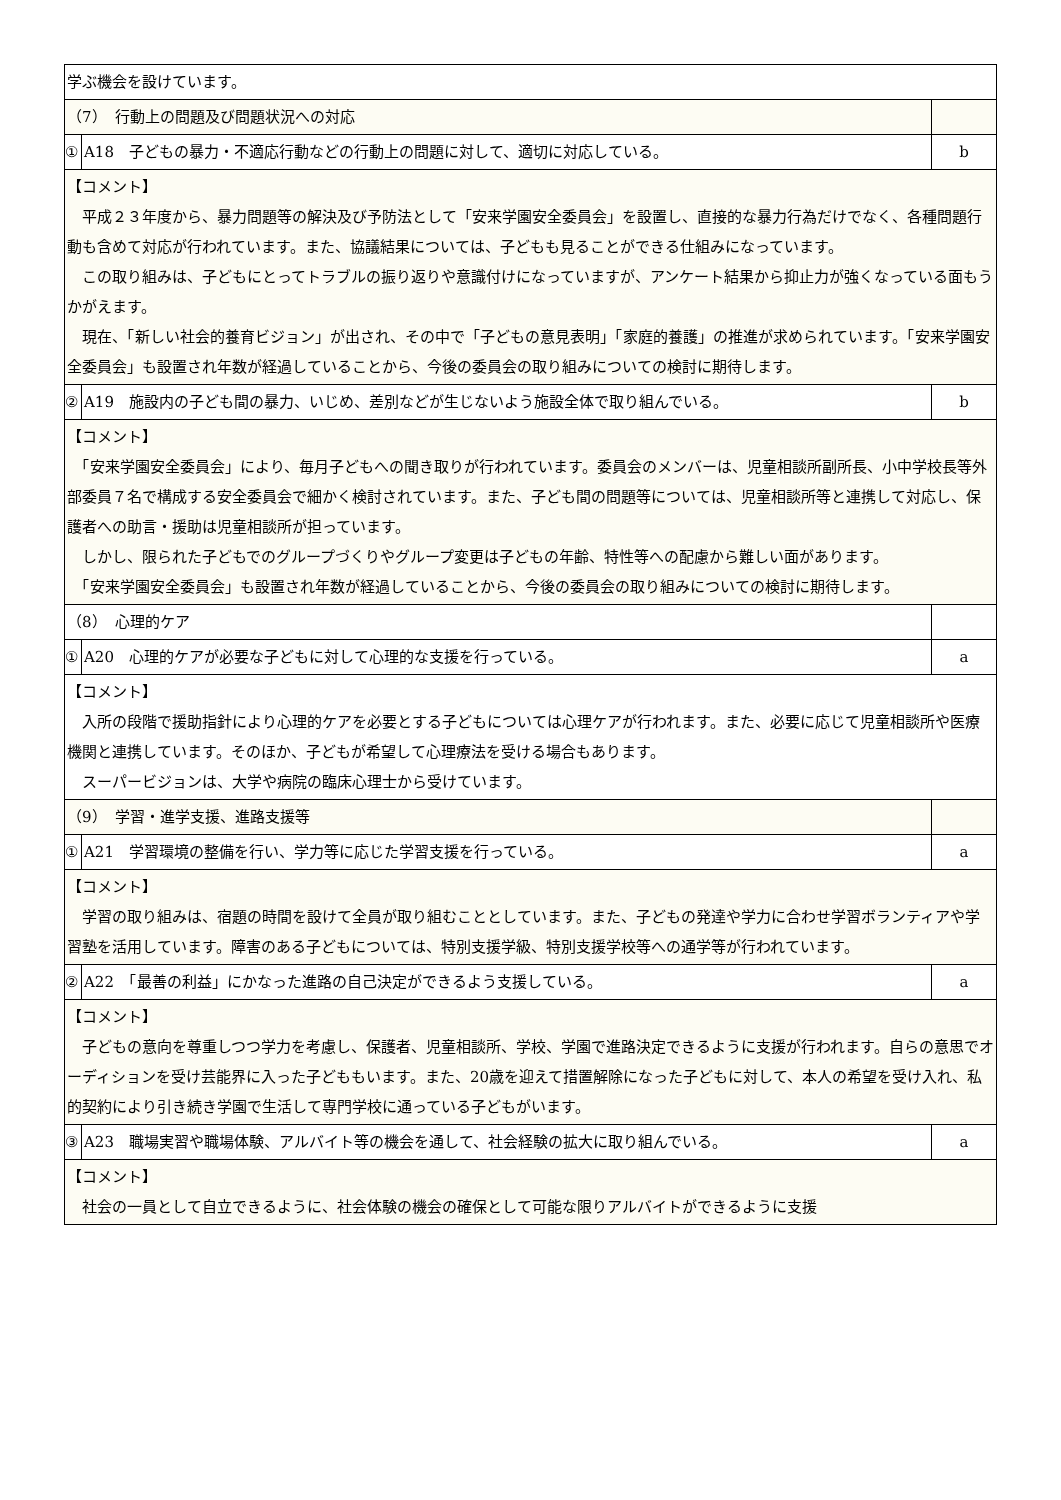| 学ぶ機会を設けています。 | | |
| （7） 行動上の問題及び問題状況への対応 | | |
| ① | A18 子どもの暴力・不適応行動などの行動上の問題に対して、適切に対応している。 | b |
| 【コメント】 平成２３年度から、暴力問題等の解決及び予防法として「安来学園安全委員会」を設置し、直接的な暴力行為だけでなく、各種問題行動も含めて対応が行われています。また、協議結果については、子どもも見ることができる仕組みになっています。 この取り組みは、子どもにとってトラブルの振り返りや意識付けになっていますが、アンケート結果から抑止力が強くなっている面もうかがえます。 現在、「新しい社会的養育ビジョン」が出され、その中で「子どもの意見表明」「家庭的養護」の推進が求められています。「安来学園安全委員会」も設置され年数が経過していることから、今後の委員会の取り組みについての検討に期待します。 | | |
| ② | A19 施設内の子ども間の暴力、いじめ、差別などが生じないよう施設全体で取り組んでいる。 | b |
| 【コメント】 「安来学園安全委員会」により、毎月子どもへの聞き取りが行われています。委員会のメンバーは、児童相談所副所長、小中学校長等外部委員７名で構成する安全委員会で細かく検討されています。また、子ども間の問題等については、児童相談所等と連携して対応し、保護者への助言・援助は児童相談所が担っています。 しかし、限られた子どもでのグループづくりやグループ変更は子どもの年齢、特性等への配慮から難しい面があります。 「安来学園安全委員会」も設置され年数が経過していることから、今後の委員会の取り組みについての検討に期待します。 | | |
| （8） 心理的ケア | | |
| ① | A20 心理的ケアが必要な子どもに対して心理的な支援を行っている。 | a |
| 【コメント】 入所の段階で援助指針により心理的ケアを必要とする子どもについては心理ケアが行われます。また、必要に応じて児童相談所や医療機関と連携しています。そのほか、子どもが希望して心理療法を受ける場合もあります。 スーパービジョンは、大学や病院の臨床心理士から受けています。 | | |
| （9） 学習・進学支援、進路支援等 | | |
| ① | A21 学習環境の整備を行い、学力等に応じた学習支援を行っている。 | a |
| 【コメント】 学習の取り組みは、宿題の時間を設けて全員が取り組むこととしています。また、子どもの発達や学力に合わせ学習ボランティアや学習塾を活用しています。障害のある子どもについては、特別支援学級、特別支援学校等への通学等が行われています。 | | |
| ② | A22 「最善の利益」にかなった進路の自己決定ができるよう支援している。 | a |
| 【コメント】 子どもの意向を尊重しつつ学力を考慮し、保護者、児童相談所、学校、学園で進路決定できるように支援が行われます。自らの意思でオーディションを受け芸能界に入った子どももいます。また、20歳を迎えて措置解除になった子どもに対して、本人の希望を受け入れ、私的契約により引き続き学園で生活して専門学校に通っている子どもがいます。 | | |
| ③ | A23 職場実習や職場体験、アルバイト等の機会を通して、社会経験の拡大に取り組んでいる。 | a |
| 【コメント】 社会の一員として自立できるように、社会体験の機会の確保として可能な限りアルバイトができるように支援 | | |